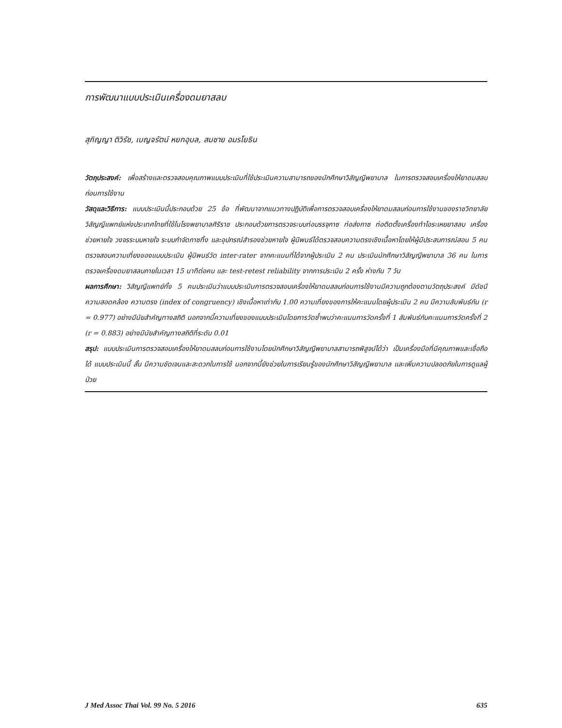การพัฒนาแบบประเมินเครื่องดมยาสลบ
สุภิญญา ติวิรัช, เบญจรัตน์ หยกอุบล, สมชาย อมรโยธิน
วัตถุประสงค์: เพื่อสร้างและตรวจสอบคุณภาพแบบประเมินที่ใช้ประเมินความสามารถของนักศึกษาวิสัญญีพยาบาล ในการตรวจสอบเครื่องให้ยาดมสลบก่อนการใช้งาน
วัสดุและวิธีการ: แบบประเมินนี้ประกอบด้วย 25 ข้อ ที่พัฒนาจากแนวทางปฏิบัติเพื่อการตรวจสอบเครื่องให้ยาดมสลบก่อนการใช้งานของราชวิทยาลัยวิสัญญีแพทย์แห่งประเทศไทยที่ใช้ในโรงพยาบาลศิริราช ประกอบด้วยการตรวจระบบท่อบรรจุกาซ ท่อส่งกาซ ท่อติดตั้งเครื่องทำไอระเหยยาสลบ เครื่องช่วยหายใจ วงจรระบบหายใจ ระบบกำจัดกาซทิ้ง และอุปกรณ์สำรองช่วยหายใจ ผู้นิพนธ์ได้ตรวจสอบความตรงเชิงเนื้อหาโดยให้ผู้มีประสบการณ์สอน 5 คน ตรวจสอบความเที่ยงของแบบประเมิน ผู้นิพนธ์วัด inter-rater จากคะแนนที่ได้จากผู้ประเมิน 2 คน ประเมินนักศึกษาวิสัญญีพยาบาล 36 คน ในการตรวจเครื่องดมยาสลบภายในเวลา 15 นาทีต่อคน และ test-retest reliability จากการประเมิน 2 ครั้ง ห่างกัน 7 วัน
ผลการศึกษา: วิสัญญีแพทย์ทั้ง 5 คนประเมินว่าแบบประเมินการตรวจสอบเครื่องให้ยาดมสลบก่อนการใช้งานมีความถูกต้องตามวัตถุประสงค์ มีดัชนีความสอดคล้อง ความตรง (index of congruency) เชิงเนื้อหาเท่ากับ 1.00 ความเที่ยงของการให้คะแนนโดยผู้ประเมิน 2 คน มีความสัมพันธ์กัน (r = 0.977) อย่างมีนัยสำคัญทางสถิติ นอกจากนี้ความเที่ยงของแบบประเมินโดยการวัดซ้ำพบว่าคะแนนการวัดครั้งที่ 1 สัมพันธ์กับคะแนนการวัดครั้งที่ 2 (r = 0.883) อย่างมีนัยสำคัญทางสถิติที่ระดับ 0.01
สรุป: แบบประเมินการตรวจสอบเครื่องให้ยาดมสลบก่อนการใช้งานโดยนักศึกษาวิสัญญีพยาบาลสามารถพิสูจน์ได้ว่า เป็นเครื่องมือที่มีคุณภาพและเชื่อถือได้ แบบประเมินนี้ สั้น มีความชัดเจนและสะดวกในการใช้ นอกจากนี้ยังช่วยในการเรียนรู้ของนักศึกษาวิสัญญีพยาบาล และเพิ่มความปลอดภัยในการดูแลผู้ป่วย
J Med Assoc Thai Vol. 99 No. 5 2016 635